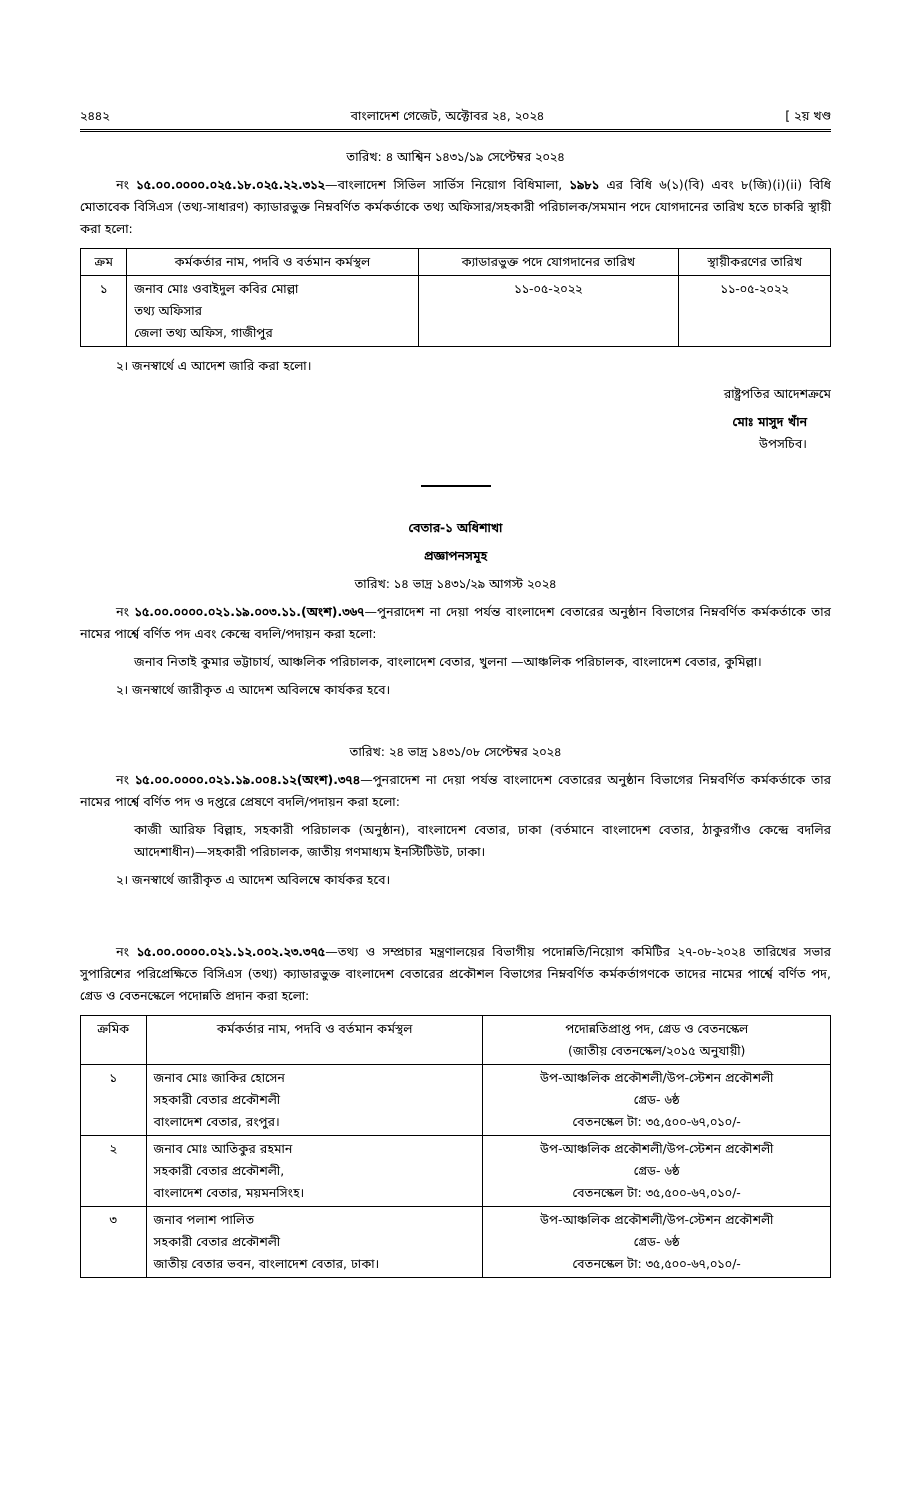২৪৪২ বাংলাদেশ গেজেট, অক্টোবর ২৪, ২০২৪ [ ২য় খণ্ড
তারিখ: ৪ আশ্বিন ১৪৩১/১৯ সেপ্টেম্বর ২০২৪
নং ১৫.০০.০০০০.০২৫.১৮.০২৫.২২.৩১২—বাংলাদেশ সিভিল সার্ভিস নিয়োগ বিধিমালা, ১৯৮১ এর বিধি ৬(১)(বি) এবং ৮(জি)(i)(ii) বিধি মোতাবেক বিসিএস (তথ্য-সাধারণ) ক্যাডারভুক্ত নিম্নবর্ণিত কর্মকর্তাকে তথ্য অফিসার/সহকারী পরিচালক/সমমান পদে যোগদানের তারিখ হতে চাকরি স্থায়ী করা হলো:
| ক্রম | কর্মকর্তার নাম, পদবি ও বর্তমান কর্মস্থল | ক্যাডারভুক্ত পদে যোগদানের তারিখ | স্থায়ীকরণের তারিখ |
| --- | --- | --- | --- |
| ১ | জনাব মোঃ ওবাইদুল কবির মোল্লা তথ্য অফিসার জেলা তথ্য অফিস, গাজীপুর | ১১-০৫-২০২২ | ১১-০৫-২০২২ |
২। জনস্বার্থে এ আদেশ জারি করা হলো।
রাষ্ট্রপতির আদেশক্রমে
মোঃ মাসুদ খাঁন
উপসচিব।
বেতার-১ অধিশাখা
প্রজ্ঞাপনসমূহ
তারিখ: ১৪ ভাদ্র ১৪৩১/২৯ আগস্ট ২০২৪
নং ১৫.০০.০০০০.০২১.১৯.০০৩.১১.(অংশ).৩৬৭—পুনরাদেশ না দেয়া পর্যন্ত বাংলাদেশ বেতারের অনুষ্ঠান বিভাগের নিম্নবর্ণিত কর্মকর্তাকে তার নামের পার্শ্বে বর্ণিত পদ এবং কেন্দ্রে বদলি/পদায়ন করা হলো:
জনাব নিতাই কুমার ভট্টাচার্য, আঞ্চলিক পরিচালক, বাংলাদেশ বেতার, খুলনা —আঞ্চলিক পরিচালক, বাংলাদেশ বেতার, কুমিল্লা।
২। জনস্বার্থে জারীকৃত এ আদেশ অবিলম্বে কার্যকর হবে।
তারিখ: ২৪ ভাদ্র ১৪৩১/০৮ সেপ্টেম্বর ২০২৪
নং ১৫.০০.০০০০.০২১.১৯.০০৪.১২(অংশ).৩৭৪—পুনরাদেশ না দেয়া পর্যন্ত বাংলাদেশ বেতারের অনুষ্ঠান বিভাগের নিম্নবর্ণিত কর্মকর্তাকে তার নামের পার্শ্বে বর্ণিত পদ ও দপ্তরে প্রেষণে বদলি/পদায়ন করা হলো:
কাজী আরিফ বিল্লাহ, সহকারী পরিচালক (অনুষ্ঠান), বাংলাদেশ বেতার, ঢাকা (বর্তমানে বাংলাদেশ বেতার, ঠাকুরগাঁও কেন্দ্রে বদলির আদেশাধীন)—সহকারী পরিচালক, জাতীয় গণমাধ্যম ইনস্টিটিউট, ঢাকা।
২। জনস্বার্থে জারীকৃত এ আদেশ অবিলম্বে কার্যকর হবে।
নং ১৫.০০.০০০০.০২১.১২.০০২.২৩.৩৭৫—তথ্য ও সম্প্রচার মন্ত্রণালয়ের বিভাগীয় পদোন্নতি/নিয়োগ কমিটির ২৭-০৮-২০২৪ তারিখের সভার সুপারিশের পরিপ্রেক্ষিতে বিসিএস (তথ্য) ক্যাডারভুক্ত বাংলাদেশ বেতারের প্রকৌশল বিভাগের নিম্নবর্ণিত কর্মকর্তাগণকে তাদের নামের পার্শ্বে বর্ণিত পদ, গ্রেড ও বেতনস্কেলে পদোন্নতি প্রদান করা হলো:
| ক্রমিক | কর্মকর্তার নাম, পদবি ও বর্তমান কর্মস্থল | পদোন্নতিপ্রাপ্ত পদ, গ্রেড ও বেতনস্কেল (জাতীয় বেতনস্কেল/২০১৫ অনুযায়ী) |
| --- | --- | --- |
| ১ | জনাব মোঃ জাকির হোসেন সহকারী বেতার প্রকৌশলী বাংলাদেশ বেতার, রংপুর। | উপ-আঞ্চলিক প্রকৌশলী/উপ-স্টেশন প্রকৌশলী গ্রেড- ৬ষ্ঠ বেতনস্কেল টা: ৩৫,৫০০-৬৭,০১০/- |
| ২ | জনাব মোঃ আতিকুর রহমান সহকারী বেতার প্রকৌশলী, বাংলাদেশ বেতার, ময়মনসিংহ। | উপ-আঞ্চলিক প্রকৌশলী/উপ-স্টেশন প্রকৌশলী গ্রেড- ৬ষ্ঠ বেতনস্কেল টা: ৩৫,৫০০-৬৭,০১০/- |
| ৩ | জনাব পলাশ পালিত সহকারী বেতার প্রকৌশলী জাতীয় বেতার ভবন, বাংলাদেশ বেতার, ঢাকা। | উপ-আঞ্চলিক প্রকৌশলী/উপ-স্টেশন প্রকৌশলী গ্রেড- ৬ষ্ঠ বেতনস্কেল টা: ৩৫,৫০০-৬৭,০১০/- |